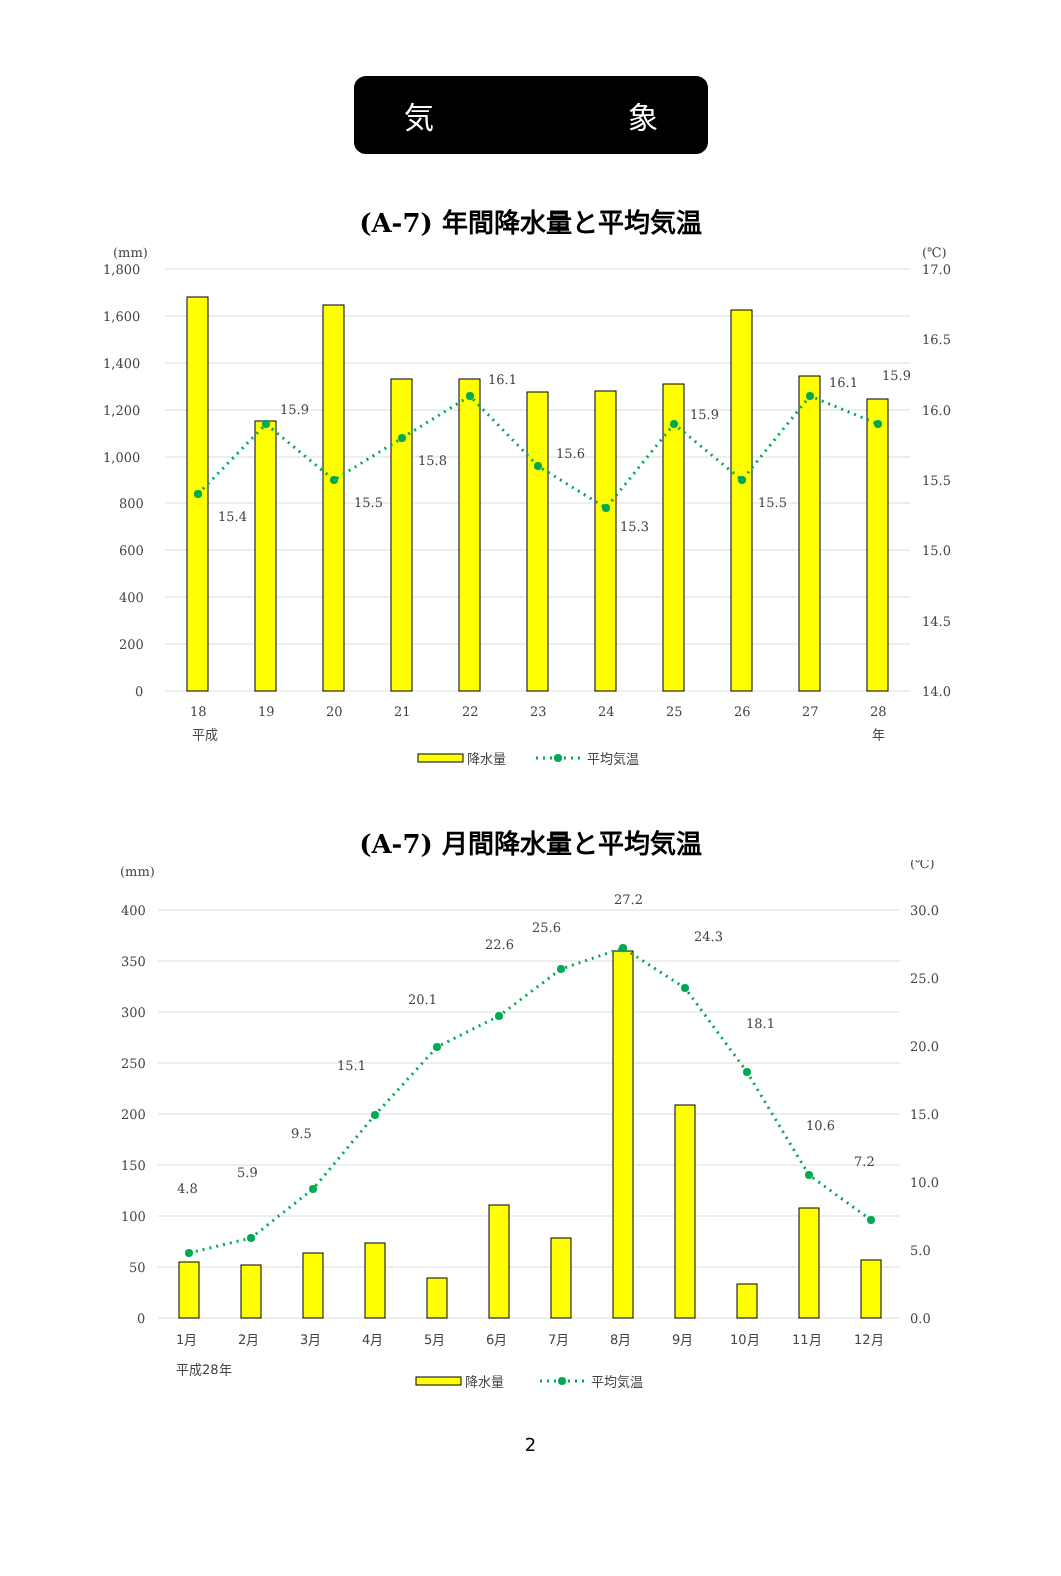気 象
(A-7) 年間降水量と平均気温
(mm)
(℃)
1,800
1,600
1,400
1,200
1,000
800
600
400
200
0
17.0
16.5
16.0
15.5
15.0
14.5
14.0
15.4
15.9
15.5
15.8
16.1
15.6
15.3
15.9
15.5
16.1
15.9
18
19
20
21
22
23
24
25
26
27
28
平成
年
降水量
平均気温
(A-7) 月間降水量と平均気温
(mm)
(℃)
400
350
300
250
200
150
100
50
0
30.0
25.0
20.0
15.0
10.0
5.0
0.0
4.8
5.9
9.5
15.1
20.1
22.6
25.6
27.2
24.3
18.1
10.6
7.2
1月
2月
3月
4月
5月
6月
7月
8月
9月
10月
11月
12月
平成28年
降水量
平均気温
2